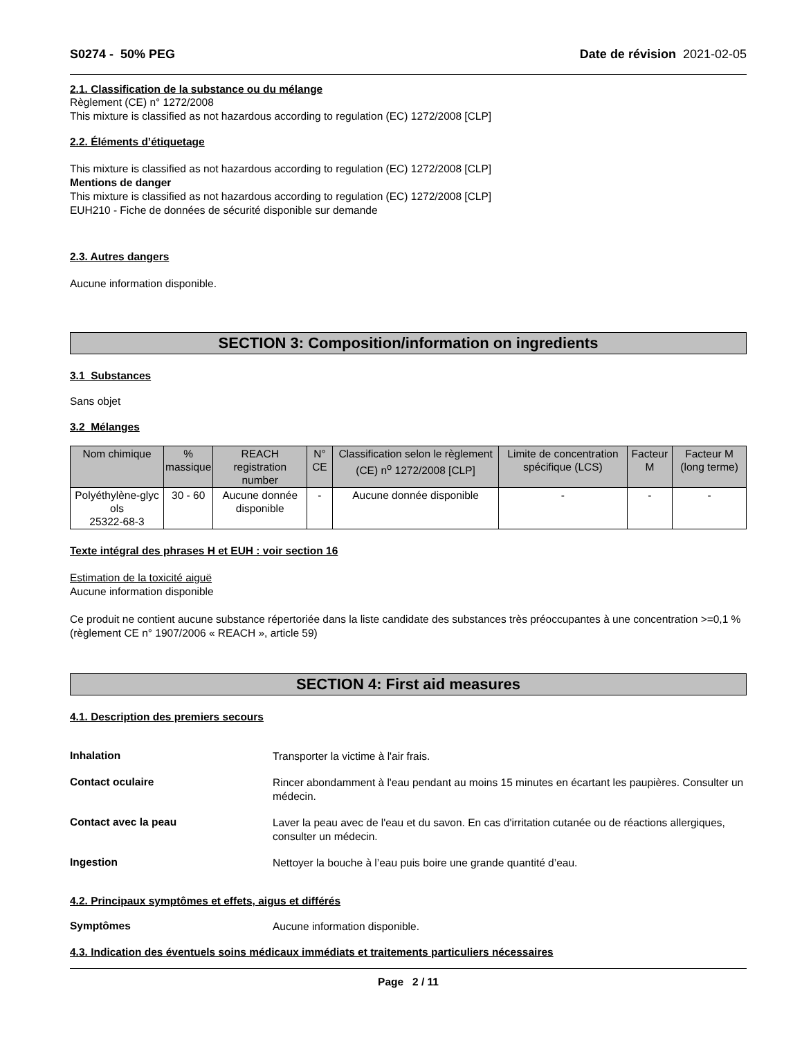S0274 - 50% PEG Date de révision 2021-02-05
2.1. Classification de la substance ou du mélange
Règlement (CE) n° 1272/2008
This mixture is classified as not hazardous according to regulation (EC) 1272/2008 [CLP]
2.2. Éléments d’étiquetage
This mixture is classified as not hazardous according to regulation (EC) 1272/2008 [CLP]
Mentions de danger
This mixture is classified as not hazardous according to regulation (EC) 1272/2008 [CLP]
EUH210 - Fiche de données de sécurité disponible sur demande
2.3. Autres dangers
Aucune information disponible.
SECTION 3: Composition/information on ingredients
3.1 Substances
Sans objet
3.2 Mélanges
| Nom chimique | % massique | REACH registration number | N° CE | Classification selon le règlement (CE) n<sup>o</sup> 1272/2008 [CLP] | Limite de concentration spécifique (LCS) | Facteur M | Facteur M (long terme) |
| --- | --- | --- | --- | --- | --- | --- | --- |
| Polyéthylène-glyc ols 25322-68-3 | 30 - 60 | Aucune donnée disponible | - | Aucune donnée disponible | - | - | - |
Texte intégral des phrases H et EUH : voir section 16
Estimation de la toxicité aiguë
Aucune information disponible
Ce produit ne contient aucune substance répertoriée dans la liste candidate des substances très préoccupantes à une concentration >=0,1 % (règlement CE n° 1907/2006 « REACH », article 59)
SECTION 4: First aid measures
4.1. Description des premiers secours
Inhalation
Transporter la victime à l'air frais.
Contact oculaire
Rincer abondamment à l'eau pendant au moins 15 minutes en écartant les paupières. Consulter un médecin.
Contact avec la peau
Laver la peau avec de l'eau et du savon. En cas d'irritation cutanée ou de réactions allergiques, consulter un médecin.
Ingestion
Nettoyer la bouche à l’eau puis boire une grande quantité d’eau.
4.2. Principaux symptômes et effets, aigus et différés
Symptômes
Aucune information disponible.
4.3. Indication des éventuels soins médicaux immédiats et traitements particuliers nécessaires
Page 2 / 11